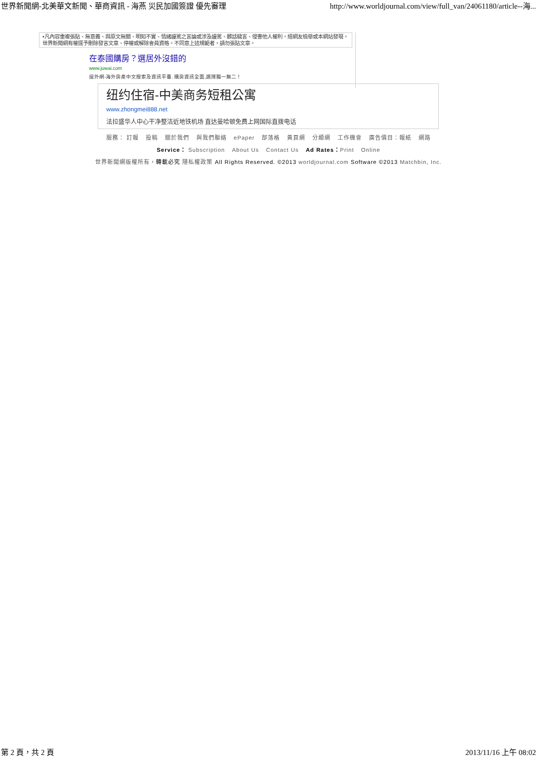世界新聞網-北美華文新聞、華商資訊 - 海燕 災民加國簽證 優先審理 http://www.worldjournal.com/view/full_van/24061180/article--海...
•凡內容重複張貼、無意義、與原文無關、明知不實、情緒謾罵之言論或涉及謾罵、髒話穢言、侵害他人權利，經網友檢舉或本網站發現，世界新聞網有權逕予刪除發言文章、停權或解除會員資格。不同意上述規範者，請勿張貼文章。
在泰國購房？選居外沒錯的
www.juwai.com
居外網-海外房產中文搜索及資訊平臺. 購房資訊全面,選擇獨一無二！
纽约住宿-中美商务短租公寓
www.zhongmei888.net
法拉盛华人中心干净整洁近地铁机场 直达曼哈顿免费上网国际直拨电话
服務： 訂報 投稿 關於我們 與我們聯絡 ePaper 部落格 黃頁網 分類網 工作機會 廣告價目：報紙 網路
Service： Subscription About Us Contact Us Ad Rates：Print Online
世界新聞網版權所有，轉載必究 隱私權政策 All Rights Reserved. ©2013 worldjournal.com Software ©2013 Matchbin, Inc.
第 2 頁，共 2 頁 2013/11/16 上午 08:02